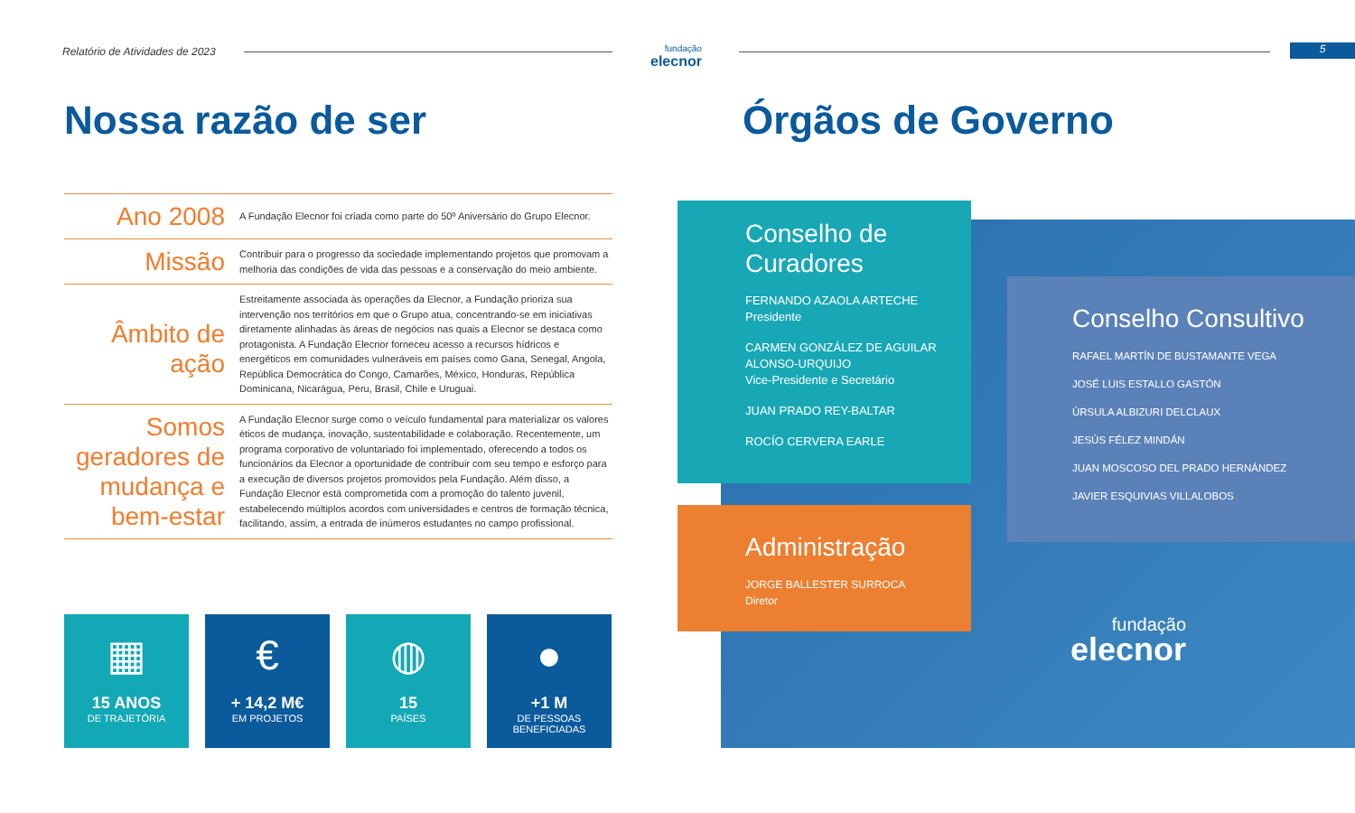Relatório de Atividades de 2023
fundação
elecnor
5
Nossa razão de ser Órgãos de Governo
Ano 2008
A Fundação Elecnor foi criada como parte do 50º Aniversário do Grupo Elecnor.
Missão
Contribuir para o progresso da sociedade implementando projetos que promovam a melhoria das condições de vida das pessoas e a conservação do meio ambiente.
Âmbito de ação
Estreitamente associada às operações da Elecnor, a Fundação prioriza sua intervenção nos territórios em que o Grupo atua, concentrando-se em iniciativas diretamente alinhadas às áreas de negócios nas quais a Elecnor se destaca como protagonista. A Fundação Elecnor forneceu acesso a recursos hídricos e energéticos em comunidades vulneráveis em países como Gana, Senegal, Angola, República Democrática do Congo, Camarões, México, Honduras, República Dominicana, Nicarágua, Peru, Brasil, Chile e Uruguai.
Somos geradores de mudança e bem-estar
A Fundação Elecnor surge como o veículo fundamental para materializar os valores éticos de mudança, inovação, sustentabilidade e colaboração. Recentemente, um programa corporativo de voluntariado foi implementado, oferecendo a todos os funcionários da Elecnor a oportunidade de contribuir com seu tempo e esforço para a execução de diversos projetos promovidos pela Fundação. Além disso, a Fundação Elecnor está comprometida com a promoção do talento juvenil, estabelecendo múltiplos acordos com universidades e centros de formação técnica, facilitando, assim, a entrada de inúmeros estudantes no campo profissional.
▦
15 ANOS
DE TRAJETÓRIA
€
+ 14,2 M€
EM PROJETOS
◍
15
PAÍSES
●
+1 M
DE PESSOAS BENEFICIADAS
Conselho de Curadores
FERNANDO AZAOLA ARTECHE
Presidente
CARMEN GONZÁLEZ DE AGUILAR ALONSO-URQUIJO
Vice-Presidente e Secretário
JUAN PRADO REY-BALTAR
ROCÍO CERVERA EARLE
Administração
JORGE BALLESTER SURROCA
Diretor
Conselho Consultivo
RAFAEL MARTÍN DE BUSTAMANTE VEGA
JOSÉ LUIS ESTALLO GASTÓN
ÚRSULA ALBIZURI DELCLAUX
JESÚS FÉLEZ MINDÁN
JUAN MOSCOSO DEL PRADO HERNÁNDEZ
JAVIER ESQUIVIAS VILLALOBOS
fundação
elecnor